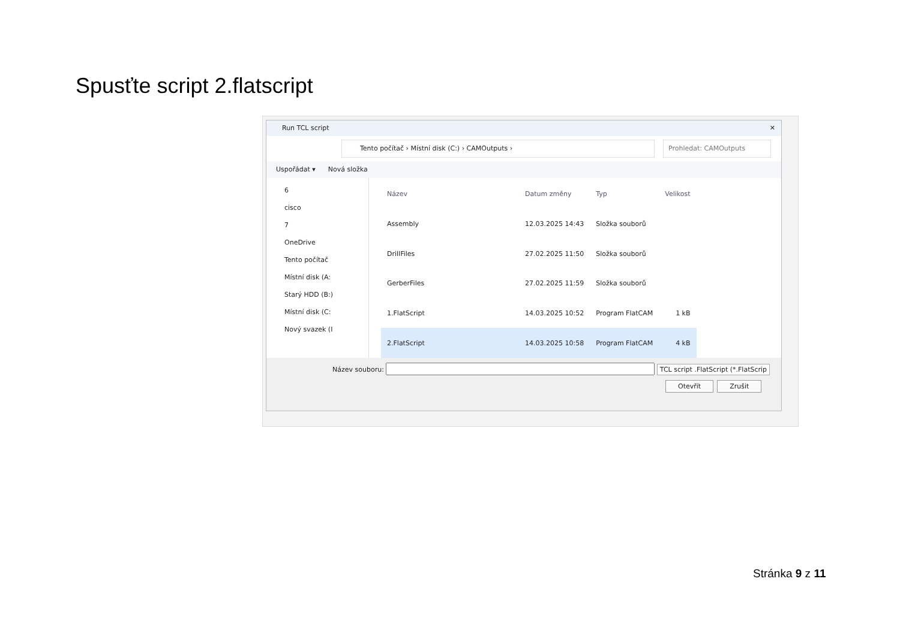Spusťte script 2.flatscript
Run TCL script ✕
Tento počítač › Místní disk (C:) › CAMOutputs › Prohledat: CAMOutputs
Uspořádat ▾ Nová složka
6
cisco
7
OneDrive
Tento počítač
Místní disk (A:
Starý HDD (B:)
Místní disk (C:
Nový svazek (I
| Název | Datum změny | Typ | Velikost |
| --- | --- | --- | --- |
| Assembly | 12.03.2025 14:43 | Složka souborů | |
| DrillFiles | 27.02.2025 11:50 | Složka souborů | |
| GerberFiles | 27.02.2025 11:59 | Složka souborů | |
| 1.FlatScript | 14.03.2025 10:52 | Program FlatCAM | 1 kB |
| 2.FlatScript | 14.03.2025 10:58 | Program FlatCAM | 4 kB |
Název souboru: TCL script .FlatScript (*.FlatScrip
Otevřít Zrušit
Stránka 9 z 11